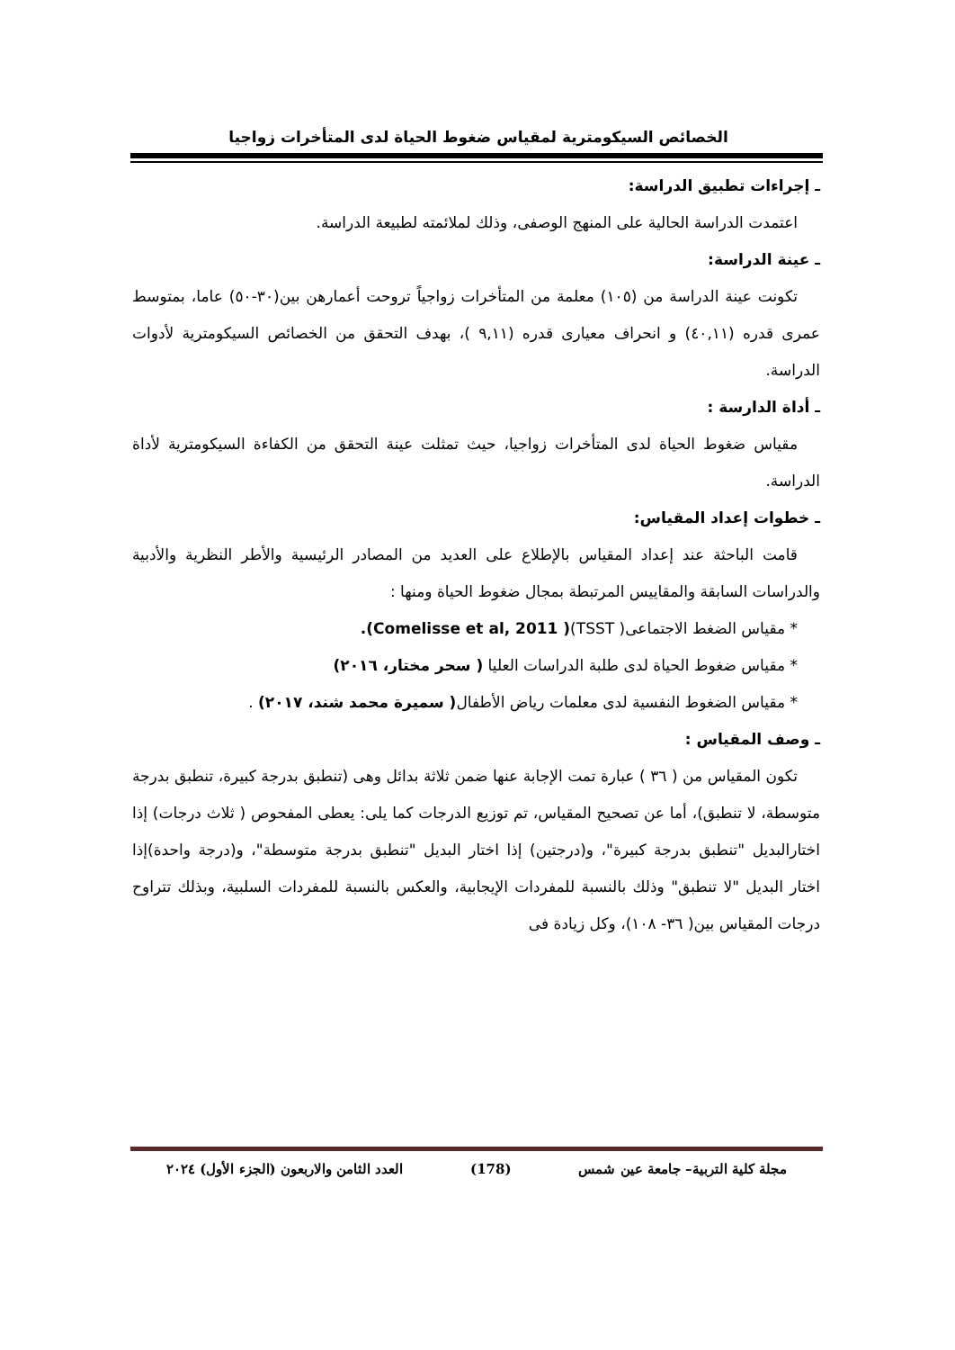الخصائص السيكومترية لمقياس ضغوط الحياة لدى المتأخرات زواجيا
ـ إجراءات تطبيق الدراسة:
اعتمدت الدراسة الحالية على المنهج الوصفى، وذلك لملائمته لطبيعة الدراسة.
ـ عينة الدراسة:
تكونت عينة الدراسة من (١٠٥) معلمة من المتأخرات زواجياً تروحت أعمارهن بين(٣٠-٥٠) عاما، بمتوسط عمرى قدره (٤٠,١١) و انحراف معيارى قدره (٩,١١ )، بهدف التحقق من الخصائص السيكومترية لأدوات الدراسة.
ـ أداة الدارسة :
مقياس ضغوط الحياة لدى المتأخرات زواجيا، حيث تمثلت عينة التحقق من الكفاءة السيكومترية لأداة الدراسة.
ـ خطوات إعداد المقياس:
قامت الباحثة عند إعداد المقياس بالإطلاع على العديد من المصادر الرئيسية والأطر النظرية والأدبية والدراسات السابقة والمقاييس المرتبطة بمجال ضغوط الحياة ومنها :
* مقياس الضغط الاجتماعى( TSST)( Comelisse et al, 2011).
* مقياس ضغوط الحياة لدى طلبة الدراسات العليا ( سحر مختار، ٢٠١٦)
* مقياس الضغوط النفسية لدى معلمات رياض الأطفال( سميرة محمد شند، ٢٠١٧) .
ـ وصف المقياس :
تكون المقياس من ( ٣٦ ) عبارة تمت الإجابة عنها ضمن ثلاثة بدائل وهى (تنطبق بدرجة كبيرة، تنطبق بدرجة متوسطة، لا تنطبق)، أما عن تصحيح المقياس، تم توزيع الدرجات كما يلى: يعطى المفحوص ( ثلاث درجات) إذا اختارالبديل "تنطبق بدرجة كبيرة"، و(درجتين) إذا اختار البديل "تنطبق بدرجة متوسطة"، و(درجة واحدة)إذا اختار البديل "لا تنطبق" وذلك بالنسبة للمفردات الإيجابية، والعكس بالنسبة للمفردات السلبية، وبذلك تتراوح درجات المقياس بين( ٣٦- ١٠٨)، وكل زيادة فى
مجلة كلية التربية– جامعة عين شمس (178) العدد الثامن والاربعون (الجزء الأول) ٢٠٢٤